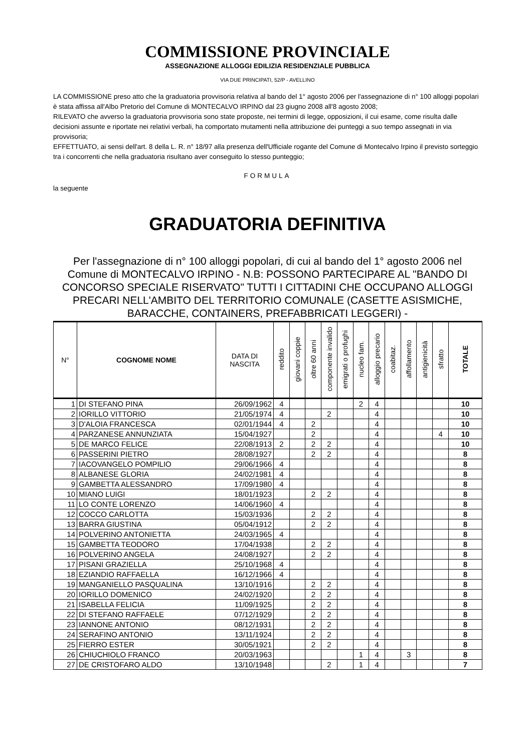COMMISSIONE PROVINCIALE
ASSEGNAZIONE ALLOGGI EDILIZIA RESIDENZIALE PUBBLICA
VIA DUE PRINCIPATI, 52/P - AVELLINO
LA COMMISSIONE preso atto che la graduatoria provvisoria relativa al bando del 1° agosto 2006 per l'assegnazione di n° 100 alloggi popolari è stata affissa all'Albo Pretorio del Comune di MONTECALVO IRPINO dal 23 giugno 2008 all'8 agosto 2008;
RILEVATO che avverso la graduatoria provvisoria sono state proposte, nei termini di legge, opposizioni, il cui esame, come risulta dalle decisioni assunte e riportate nei relativi verbali, ha comportato mutamenti nella attribuzione dei punteggi a suo tempo assegnati in via provvisoria;
EFFETTUATO, ai sensi dell'art. 8 della L. R. n° 18/97 alla presenza dell'Ufficiale rogante del Comune di Montecalvo Irpino il previsto sorteggio tra i concorrenti che nella graduatoria risultano aver conseguito lo stesso punteggio;
FORMULA
la seguente
GRADUATORIA DEFINITIVA
Per l'assegnazione di n° 100 alloggi popolari, di cui al bando del 1° agosto 2006 nel Comune di MONTECALVO IRPINO - N.B: POSSONO PARTECIPARE AL "BANDO DI CONCORSO SPECIALE RISERVATO" TUTTI I CITTADINI CHE OCCUPANO ALLOGGI PRECARI NELL'AMBITO DEL TERRITORIO COMUNALE (CASETTE ASISMICHE, BARACCHE, CONTAINERS, PREFABBRICATI LEGGERI) -
| N° | COGNOME NOME | DATA DI NASCITA | reddito | giovani coppie | oltre 60 anni | componente invalido | emigrati o profughi | nucleo fam. | alloggio precario | coabitaz. | affollamento | antigienicità | sfratto | TOTALE |
| --- | --- | --- | --- | --- | --- | --- | --- | --- | --- | --- | --- | --- | --- | --- |
| 1 | DI STEFANO PINA | 26/09/1962 | 4 | | | | | 2 | 4 | | | | | 10 |
| 2 | IORILLO VITTORIO | 21/05/1974 | 4 | | | 2 | | | 4 | | | | | 10 |
| 3 | D'ALOIA FRANCESCA | 02/01/1944 | 4 | | 2 | | | | 4 | | | | | 10 |
| 4 | PARZANESE ANNUNZIATA | 15/04/1927 | | | 2 | | | | 4 | | | | 4 | 10 |
| 5 | DE MARCO FELICE | 22/08/1913 | 2 | | 2 | 2 | | | 4 | | | | | 10 |
| 6 | PASSERINI PIETRO | 28/08/1927 | | | 2 | 2 | | | 4 | | | | | 8 |
| 7 | IACOVANGELO POMPILIO | 29/06/1966 | 4 | | | | | | 4 | | | | | 8 |
| 8 | ALBANESE GLORIA | 24/02/1981 | 4 | | | | | | 4 | | | | | 8 |
| 9 | GAMBETTA ALESSANDRO | 17/09/1980 | 4 | | | | | | 4 | | | | | 8 |
| 10 | MIANO LUIGI | 18/01/1923 | | | 2 | 2 | | | 4 | | | | | 8 |
| 11 | LO CONTE LORENZO | 14/06/1960 | 4 | | | | | | 4 | | | | | 8 |
| 12 | COCCO CARLOTTA | 15/03/1936 | | | 2 | 2 | | | 4 | | | | | 8 |
| 13 | BARRA GIUSTINA | 05/04/1912 | | | 2 | 2 | | | 4 | | | | | 8 |
| 14 | POLVERINO ANTONIETTA | 24/03/1965 | 4 | | | | | | 4 | | | | | 8 |
| 15 | GAMBETTA TEODORO | 17/04/1938 | | | 2 | 2 | | | 4 | | | | | 8 |
| 16 | POLVERINO ANGELA | 24/08/1927 | | | 2 | 2 | | | 4 | | | | | 8 |
| 17 | PISANI GRAZIELLA | 25/10/1968 | 4 | | | | | | 4 | | | | | 8 |
| 18 | EZIANDIO RAFFAELLA | 16/12/1966 | 4 | | | | | | 4 | | | | | 8 |
| 19 | MANGANIELLO PASQUALINA | 13/10/1916 | | | 2 | 2 | | | 4 | | | | | 8 |
| 20 | IORILLO DOMENICO | 24/02/1920 | | | 2 | 2 | | | 4 | | | | | 8 |
| 21 | ISABELLA FELICIA | 11/09/1925 | | | 2 | 2 | | | 4 | | | | | 8 |
| 22 | DI STEFANO RAFFAELE | 07/12/1929 | | | 2 | 2 | | | 4 | | | | | 8 |
| 23 | IANNONE ANTONIO | 08/12/1931 | | | 2 | 2 | | | 4 | | | | | 8 |
| 24 | SERAFINO ANTONIO | 13/11/1924 | | | 2 | 2 | | | 4 | | | | | 8 |
| 25 | FIERRO ESTER | 30/05/1921 | | | 2 | 2 | | | 4 | | | | | 8 |
| 26 | CHIUCHIOLO FRANCO | 20/03/1963 | | | | | | 1 | 4 | | 3 | | | 8 |
| 27 | DE CRISTOFARO ALDO | 13/10/1948 | | | | 2 | | 1 | 4 | | | | | 7 |